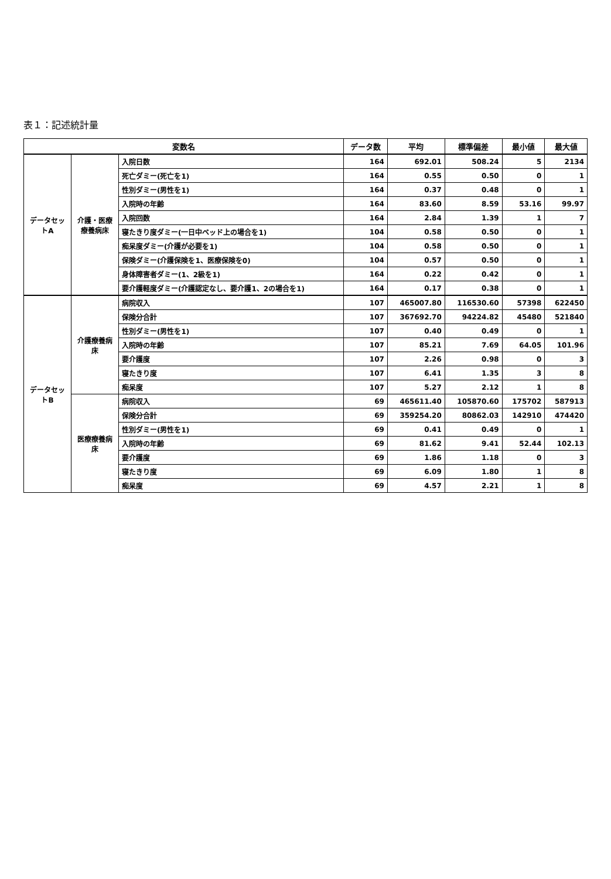表１：記述統計量
| 変数名 | | | データ数 | 平均 | 標準偏差 | 最小値 | 最大値 |
| --- | --- | --- | --- | --- | --- | --- | --- |
| データセットA | 介護・医療療養病床 | 入院日数 | 164 | 692.01 | 508.24 | 5 | 2134 |
| | | 死亡ダミー(死亡を1) | 164 | 0.55 | 0.50 | 0 | 1 |
| | | 性別ダミー(男性を1) | 164 | 0.37 | 0.48 | 0 | 1 |
| | | 入院時の年齢 | 164 | 83.60 | 8.59 | 53.16 | 99.97 |
| | | 入院回数 | 164 | 2.84 | 1.39 | 1 | 7 |
| | | 寝たきり度ダミー(一日中ベッド上の場合を1) | 104 | 0.58 | 0.50 | 0 | 1 |
| | | 痴呆度ダミー(介護が必要を1) | 104 | 0.58 | 0.50 | 0 | 1 |
| | | 保険ダミー(介護保険を1、医療保険を0) | 104 | 0.57 | 0.50 | 0 | 1 |
| | | 身体障害者ダミー(1、2級を1) | 164 | 0.22 | 0.42 | 0 | 1 |
| | | 要介護軽度ダミー(介護認定なし、要介護1、2の場合を1) | 164 | 0.17 | 0.38 | 0 | 1 |
| データセットB | 介護療養病床 | 病院収入 | 107 | 465007.80 | 116530.60 | 57398 | 622450 |
| | | 保険分合計 | 107 | 367692.70 | 94224.82 | 45480 | 521840 |
| | | 性別ダミー(男性を1) | 107 | 0.40 | 0.49 | 0 | 1 |
| | | 入院時の年齢 | 107 | 85.21 | 7.69 | 64.05 | 101.96 |
| | | 要介護度 | 107 | 2.26 | 0.98 | 0 | 3 |
| | | 寝たきり度 | 107 | 6.41 | 1.35 | 3 | 8 |
| | | 痴呆度 | 107 | 5.27 | 2.12 | 1 | 8 |
| | 医療療養病床 | 病院収入 | 69 | 465611.40 | 105870.60 | 175702 | 587913 |
| | | 保険分合計 | 69 | 359254.20 | 80862.03 | 142910 | 474420 |
| | | 性別ダミー(男性を1) | 69 | 0.41 | 0.49 | 0 | 1 |
| | | 入院時の年齢 | 69 | 81.62 | 9.41 | 52.44 | 102.13 |
| | | 要介護度 | 69 | 1.86 | 1.18 | 0 | 3 |
| | | 寝たきり度 | 69 | 6.09 | 1.80 | 1 | 8 |
| | | 痴呆度 | 69 | 4.57 | 2.21 | 1 | 8 |